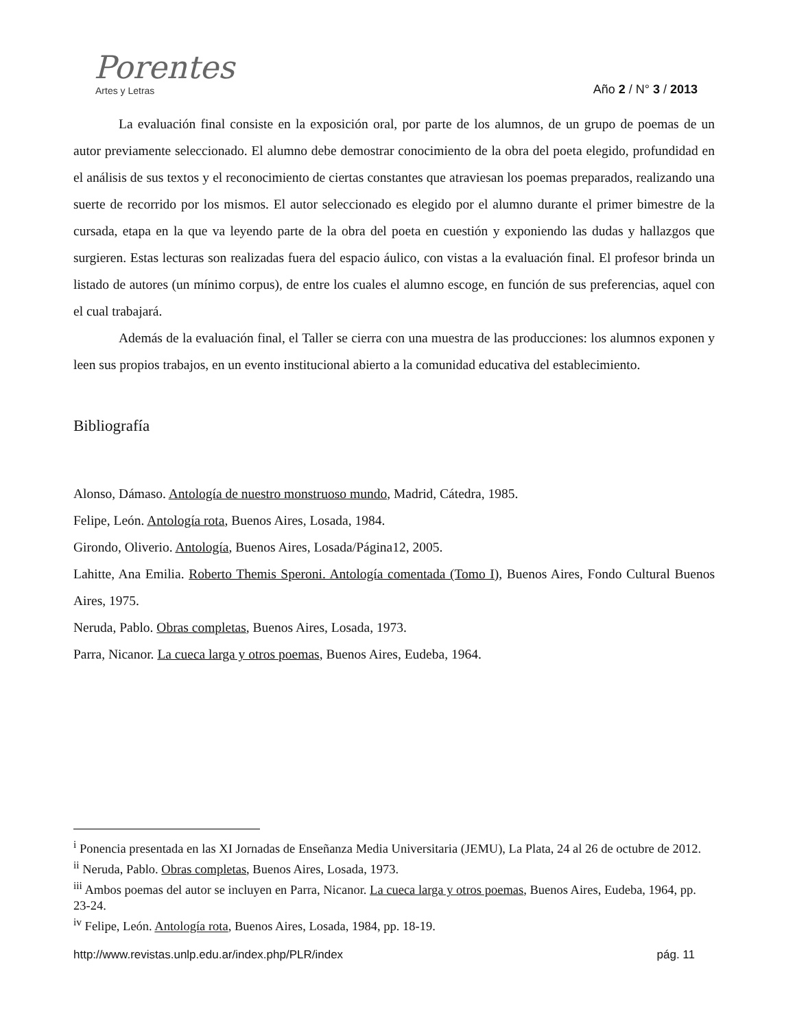Porentes
Artes y Letras
Año 2 / N° 3 / 2013
La evaluación final consiste en la exposición oral, por parte de los alumnos, de un grupo de poemas de un autor previamente seleccionado. El alumno debe demostrar conocimiento de la obra del poeta elegido, profundidad en el análisis de sus textos y el reconocimiento de ciertas constantes que atraviesan los poemas preparados, realizando una suerte de recorrido por los mismos. El autor seleccionado es elegido por el alumno durante el primer bimestre de la cursada, etapa en la que va leyendo parte de la obra del poeta en cuestión y exponiendo las dudas y hallazgos que surgieren. Estas lecturas son realizadas fuera del espacio áulico, con vistas a la evaluación final. El profesor brinda un listado de autores (un mínimo corpus), de entre los cuales el alumno escoge, en función de sus preferencias, aquel con el cual trabajará.
Además de la evaluación final, el Taller se cierra con una muestra de las producciones: los alumnos exponen y leen sus propios trabajos, en un evento institucional abierto a la comunidad educativa del establecimiento.
Bibliografía
Alonso, Dámaso. Antología de nuestro monstruoso mundo, Madrid, Cátedra, 1985.
Felipe, León. Antología rota, Buenos Aires, Losada, 1984.
Girondo, Oliverio. Antología, Buenos Aires, Losada/Página12, 2005.
Lahitte, Ana Emilia. Roberto Themis Speroni. Antología comentada (Tomo I), Buenos Aires, Fondo Cultural Buenos Aires, 1975.
Neruda, Pablo. Obras completas, Buenos Aires, Losada, 1973.
Parra, Nicanor. La cueca larga y otros poemas, Buenos Aires, Eudeba, 1964.
<sup>i</sup> Ponencia presentada en las XI Jornadas de Enseñanza Media Universitaria (JEMU), La Plata, 24 al 26 de octubre de 2012.
<sup>ii</sup> Neruda, Pablo. Obras completas, Buenos Aires, Losada, 1973.
<sup>iii</sup> Ambos poemas del autor se incluyen en Parra, Nicanor. La cueca larga y otros poemas, Buenos Aires, Eudeba, 1964, pp. 23-24.
<sup>iv</sup> Felipe, León. Antología rota, Buenos Aires, Losada, 1984, pp. 18-19.
http://www.revistas.unlp.edu.ar/index.php/PLR/index pág. 11